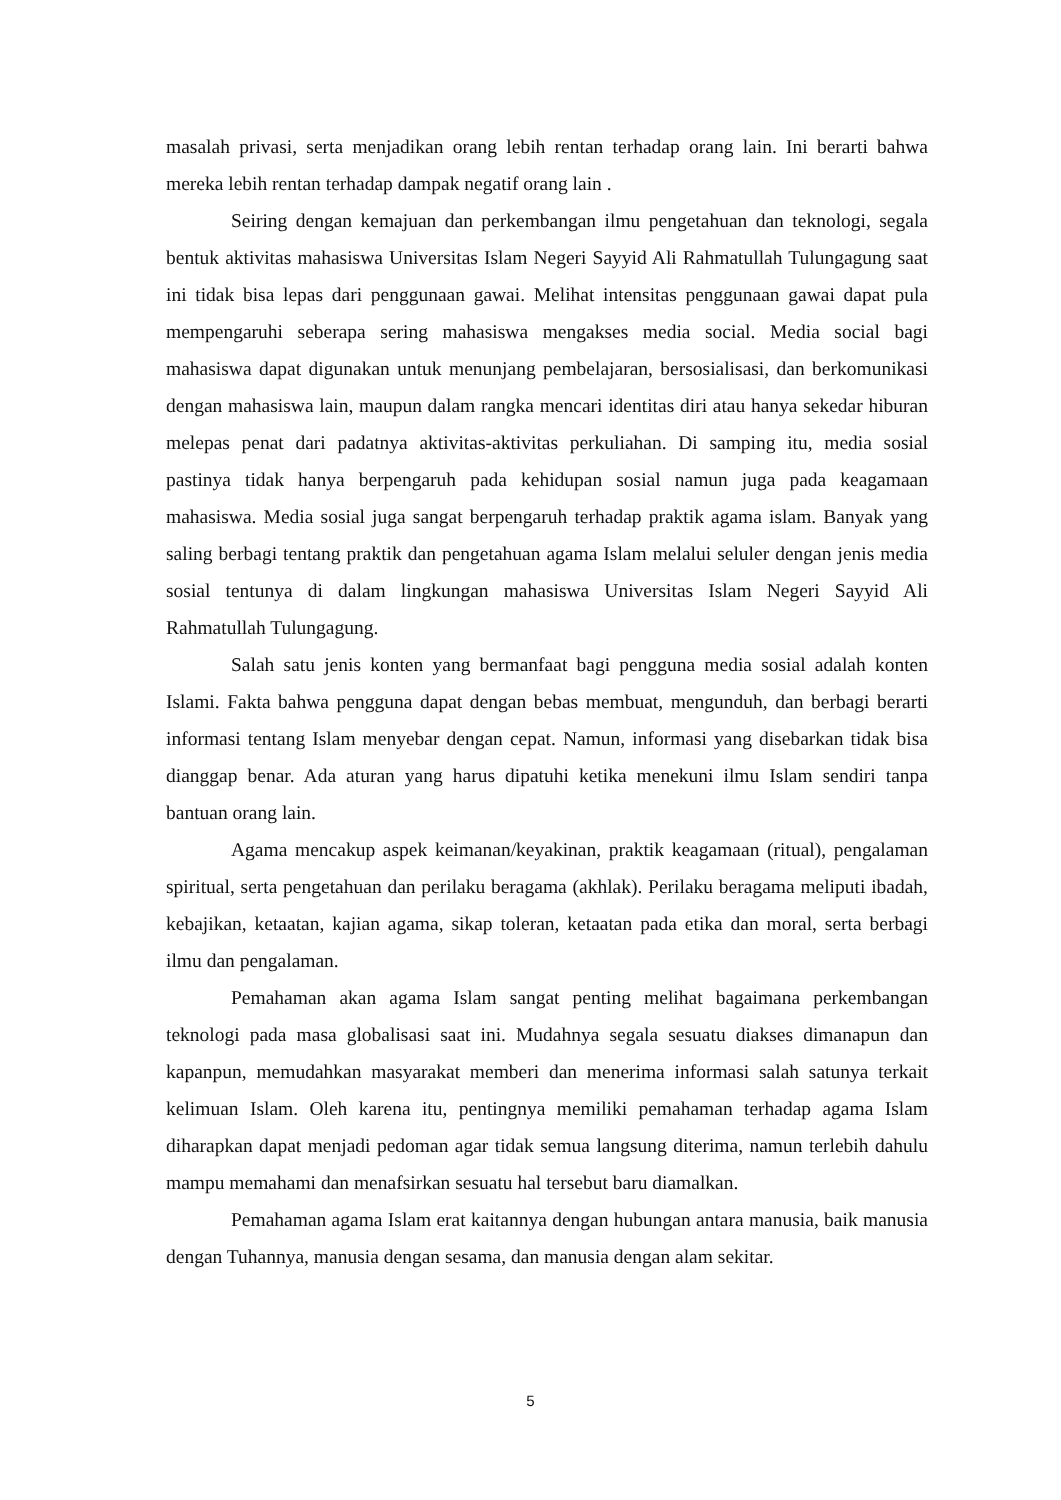masalah privasi, serta menjadikan orang lebih rentan terhadap orang lain. Ini berarti bahwa mereka lebih rentan terhadap dampak negatif orang lain .
Seiring dengan kemajuan dan perkembangan ilmu pengetahuan dan teknologi, segala bentuk aktivitas mahasiswa Universitas Islam Negeri Sayyid Ali Rahmatullah Tulungagung saat ini tidak bisa lepas dari penggunaan gawai. Melihat intensitas penggunaan gawai dapat pula mempengaruhi seberapa sering mahasiswa mengakses media social. Media social bagi mahasiswa dapat digunakan untuk menunjang pembelajaran, bersosialisasi, dan berkomunikasi dengan mahasiswa lain, maupun dalam rangka mencari identitas diri atau hanya sekedar hiburan melepas penat dari padatnya aktivitas-aktivitas perkuliahan. Di samping itu, media sosial pastinya tidak hanya berpengaruh pada kehidupan sosial namun juga pada keagamaan mahasiswa. Media sosial juga sangat berpengaruh terhadap praktik agama islam. Banyak yang saling berbagi tentang praktik dan pengetahuan agama Islam melalui seluler dengan jenis media sosial tentunya di dalam lingkungan mahasiswa Universitas Islam Negeri Sayyid Ali Rahmatullah Tulungagung.
Salah satu jenis konten yang bermanfaat bagi pengguna media sosial adalah konten Islami. Fakta bahwa pengguna dapat dengan bebas membuat, mengunduh, dan berbagi berarti informasi tentang Islam menyebar dengan cepat. Namun, informasi yang disebarkan tidak bisa dianggap benar. Ada aturan yang harus dipatuhi ketika menekuni ilmu Islam sendiri tanpa bantuan orang lain.
Agama mencakup aspek keimanan/keyakinan, praktik keagamaan (ritual), pengalaman spiritual, serta pengetahuan dan perilaku beragama (akhlak). Perilaku beragama meliputi ibadah, kebajikan, ketaatan, kajian agama, sikap toleran, ketaatan pada etika dan moral, serta berbagi ilmu dan pengalaman.
Pemahaman akan agama Islam sangat penting melihat bagaimana perkembangan teknologi pada masa globalisasi saat ini. Mudahnya segala sesuatu diakses dimanapun dan kapanpun, memudahkan masyarakat memberi dan menerima informasi salah satunya terkait kelimuan Islam. Oleh karena itu, pentingnya memiliki pemahaman terhadap agama Islam diharapkan dapat menjadi pedoman agar tidak semua langsung diterima, namun terlebih dahulu mampu memahami dan menafsirkan sesuatu hal tersebut baru diamalkan.
Pemahaman agama Islam erat kaitannya dengan hubungan antara manusia, baik manusia dengan Tuhannya, manusia dengan sesama, dan manusia dengan alam sekitar.
5